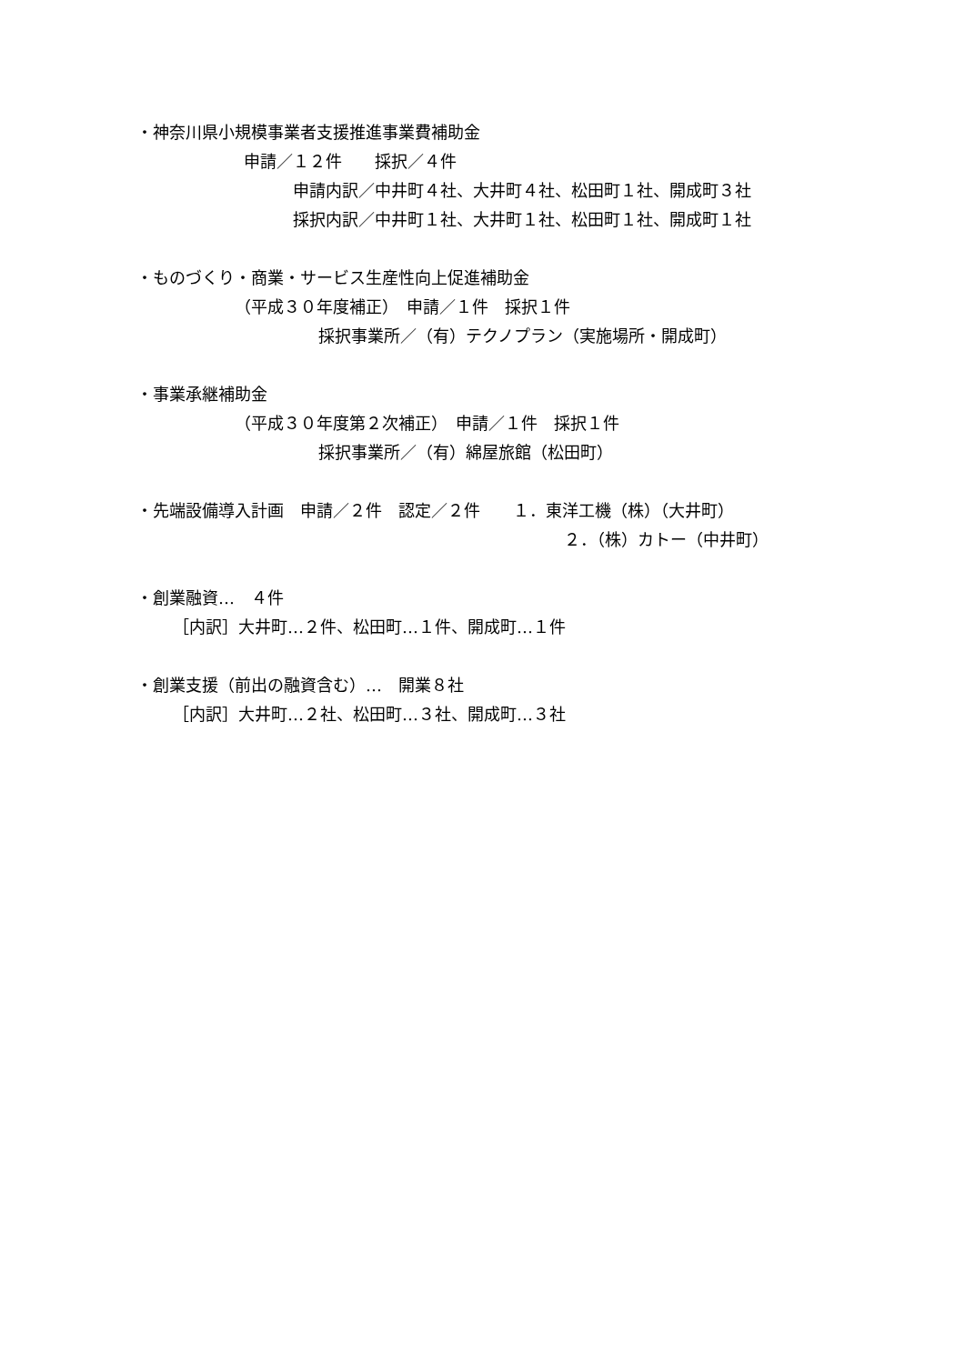・神奈川県小規模事業者支援推進事業費補助金
申請／１２件　　採択／４件
申請内訳／中井町４社、大井町４社、松田町１社、開成町３社
採択内訳／中井町１社、大井町１社、松田町１社、開成町１社
・ものづくり・商業・サービス生産性向上促進補助金
（平成３０年度補正）　申請／１件　採択１件
採択事業所／（有）テクノプラン（実施場所・開成町）
・事業承継補助金
（平成３０年度第２次補正）　申請／１件　採択１件
採択事業所／（有）綿屋旅館（松田町）
・先端設備導入計画　申請／２件　認定／２件　　１．東洋工機（株）（大井町）
２．（株）カトー（中井町）
・創業融資…　４件
［内訳］大井町…２件、松田町…１件、開成町…１件
・創業支援（前出の融資含む）…　開業８社
［内訳］大井町…２社、松田町…３社、開成町…３社